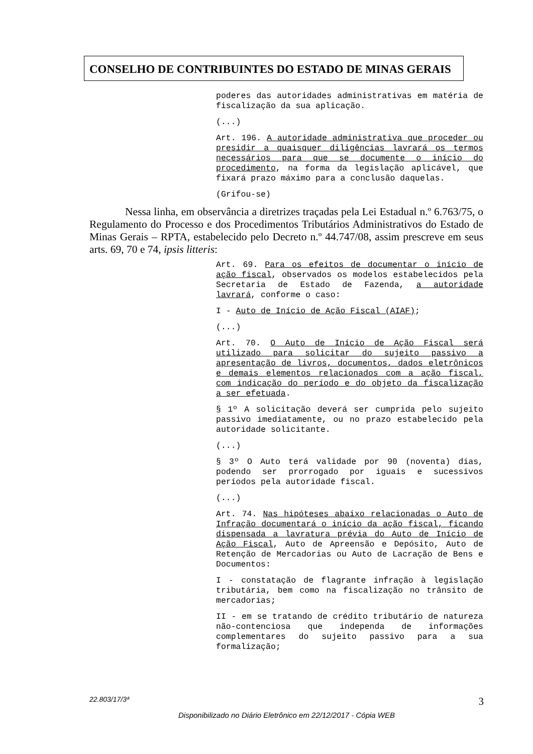CONSELHO DE CONTRIBUINTES DO ESTADO DE MINAS GERAIS
poderes das autoridades administrativas em matéria de fiscalização da sua aplicação.
(...)
Art. 196. A autoridade administrativa que proceder ou presidir a quaisquer diligências lavrará os termos necessários para que se documente o início do procedimento, na forma da legislação aplicável, que fixará prazo máximo para a conclusão daquelas.
(Grifou-se)
Nessa linha, em observância a diretrizes traçadas pela Lei Estadual n.º 6.763/75, o Regulamento do Processo e dos Procedimentos Tributários Administrativos do Estado de Minas Gerais – RPTA, estabelecido pelo Decreto n.º 44.747/08, assim prescreve em seus arts. 69, 70 e 74, ipsis litteris:
Art. 69. Para os efeitos de documentar o início de ação fiscal, observados os modelos estabelecidos pela Secretaria de Estado de Fazenda, a autoridade lavrará, conforme o caso:
I - Auto de Início de Ação Fiscal (AIAF);
(...)
Art. 70. O Auto de Início de Ação Fiscal será utilizado para solicitar do sujeito passivo a apresentação de livros, documentos, dados eletrônicos e demais elementos relacionados com a ação fiscal, com indicação do período e do objeto da fiscalização a ser efetuada.
§ 1º A solicitação deverá ser cumprida pelo sujeito passivo imediatamente, ou no prazo estabelecido pela autoridade solicitante.
(...)
§ 3º O Auto terá validade por 90 (noventa) dias, podendo ser prorrogado por iguais e sucessivos períodos pela autoridade fiscal.
(...)
Art. 74. Nas hipóteses abaixo relacionadas o Auto de Infração documentará o início da ação fiscal, ficando dispensada a lavratura prévia do Auto de Início de Ação Fiscal, Auto de Apreensão e Depósito, Auto de Retenção de Mercadorias ou Auto de Lacração de Bens e Documentos:
I - constatação de flagrante infração à legislação tributária, bem como na fiscalização no trânsito de mercadorias;
II - em se tratando de crédito tributário de natureza não-contenciosa que independa de informações complementares do sujeito passivo para a sua formalização;
22.803/17/3ª 3
Disponibilizado no Diário Eletrônico em 22/12/2017 - Cópia WEB